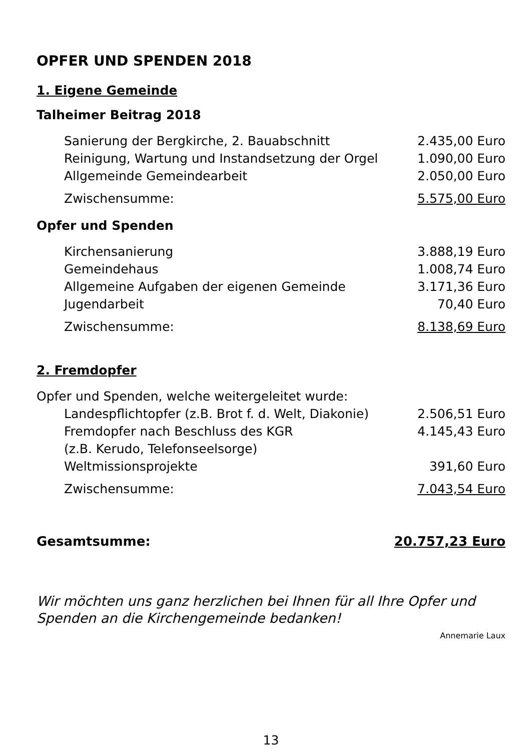OPFER UND SPENDEN 2018
1. Eigene Gemeinde
Talheimer Beitrag 2018
| Sanierung der Bergkirche, 2. Bauabschnitt | 2.435,00 Euro |
| Reinigung, Wartung und Instandsetzung der Orgel | 1.090,00 Euro |
| Allgemeinde Gemeindearbeit | 2.050,00 Euro |
| Zwischensumme: | 5.575,00 Euro |
Opfer und Spenden
| Kirchensanierung | 3.888,19 Euro |
| Gemeindehaus | 1.008,74 Euro |
| Allgemeine Aufgaben der eigenen Gemeinde | 3.171,36 Euro |
| Jugendarbeit | 70,40 Euro |
| Zwischensumme: | 8.138,69 Euro |
2. Fremdopfer
| Opfer und Spenden, welche weitergeleitet wurde: | |
| Landespflichtopfer (z.B. Brot f. d. Welt, Diakonie) | 2.506,51 Euro |
| Fremdopfer nach Beschluss des KGR (z.B. Kerudo, Telefonseelsorge) | 4.145,43 Euro |
| Weltmissionsprojekte | 391,60 Euro |
| Zwischensumme: | 7.043,54 Euro |
| Gesamtsumme: | 20.757,23 Euro |
Wir möchten uns ganz herzlichen bei Ihnen für all Ihre Opfer und Spenden an die Kirchengemeinde bedanken!
Annemarie Laux
13